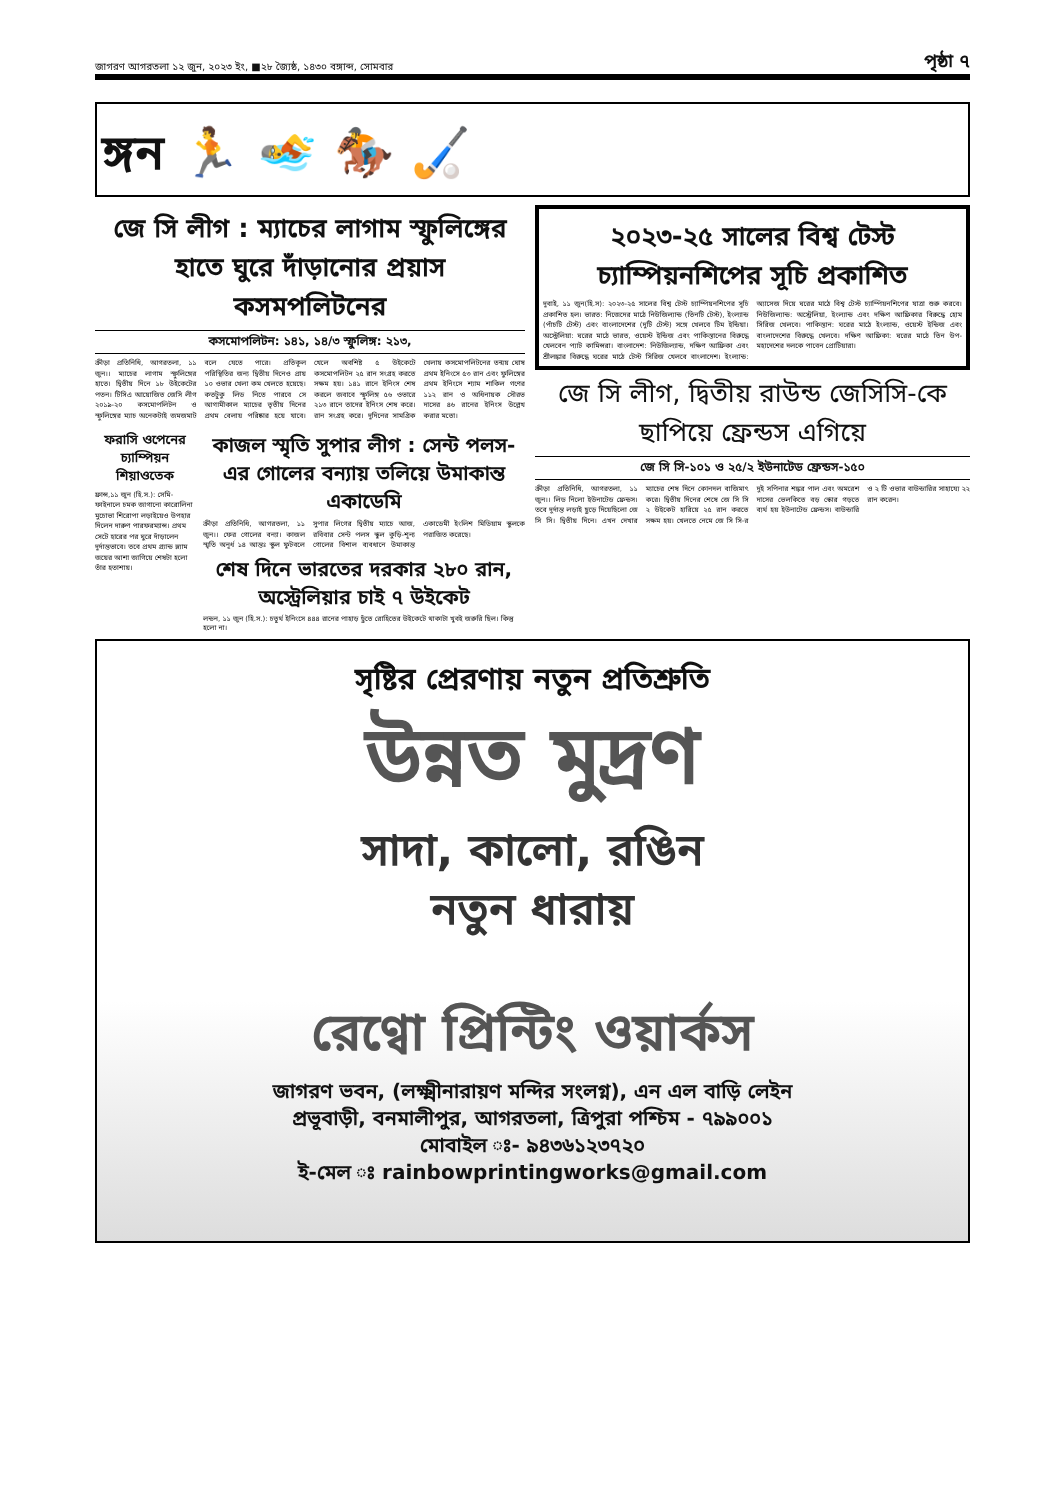জাগরণ আগরতলা ১২ জুন, ২০২৩ ইং, ■২৮ জ্যৈষ্ঠ, ১৪৩০ বঙ্গাব্দ, সোমবার পৃষ্ঠা ৭
ঙ্গন 🏃 🏊 🏇 🏑
জে সি লীগ : ম্যাচের লাগাম স্ফুলিঙ্গের হাতে ঘুরে দাঁড়ানোর প্রয়াস কসমপলিটনের
কসমোপলিটন: ১৪১, ১৪/৩ স্ফুলিঙ্গ: ২১৩,
ক্রীড়া প্রতিনিধি, আগরতলা, ১১ জুন।। ম্যাচের লাগাম স্ফুলিঙ্গের হাতে। দ্বিতীয় দিনে ১৮ উইকেটের পতন। টিসিএ আয়োজিত জেসি লীগ ২০১৯-২০ কসমোপলিটন ও স্ফুলিঙ্গের ম্যাচ অনেকটাই জমজমাট বলে যেতে পারে। প্রতিকূল পরিস্থিতির জন্য দ্বিতীয় দিনেও প্রায় ১০ ওভার খেলা কম খেলতে হয়েছে। কতটুকু লিড নিতে পারবে সে আগামীকাল ম্যাচের তৃতীয় দিনের প্রথম বেলায় পরিষ্কার হয়ে যাবে। খেলে অবশিষ্ট ৫ উইকেটে কসমোপলিটন ২৫ রান সংগ্রহ করতে সক্ষম হয়। ১৪১ রানে ইনিংস শেষ করলে জবাবে স্ফুলিঙ্গ ৫৬ ওভারে ২১৩ রানে তাদের ইনিংস শেষ করে। রান সংগ্রহ করে। দুদিনের সামগ্রিক খেলায় কসমোপলিটনের তন্ময় ঘোষ প্রথম ইনিংসে ৫৩ রান এবং ফুলিঙ্গের প্রথম ইনিংসে শ্যাম শাকিল গণের ১১২ রান ও অধিনায়ক সৌরভ দাসের ৪৬ রানের ইনিংস উল্লেখ করার মতো।
ফরাসি ওপেনের চ্যাম্পিয়ন শিয়াওতেক
ফ্রান্স,১১ জুন (হি.স.): সেমি-ফাইনালে চমক জাগানো কারোলিনা মুচোভা শিরোপা লড়াইয়েও উপহার দিলেন দারুণ পারফরম্যান্স। প্রথম সেটে হারের পর ঘুরে দাঁড়ালেন দুর্দান্তভাবে। তবে প্রথম গ্র্যান্ড স্ল্যাম জয়ের আশা জাগিয়ে শেষটা হলো তাঁর হতাশায়।
কাজল স্মৃতি সুপার লীগ : সেন্ট পলস-এর গোলের বন্যায় তলিয়ে উমাকান্ত একাডেমি
ক্রীড়া প্রতিনিধি, আগরতলা, ১১ জুন।। ফের গোলের বন্যা। কাজল স্মৃতি অনূর্ধ ১৪ আন্তঃ স্কুল ফুটবলে সুপার লিগের দ্বিতীয় ম্যাচে আজ, রবিবার সেন্ট পলস স্কুল কুড়ি-শূন্য গোলের বিশাল ব্যবধানে উমাকান্ত একাডেমী ইংলিশ মিডিয়াম স্কুলকে পরাজিত করেছে।
শেষ দিনে ভারতের দরকার ২৮০ রান, অস্ট্রেলিয়ার চাই ৭ উইকেট
লন্ডন, ১১ জুন (হি.স.): চতুর্থ ইনিংসে ৪৪৪ রানের পাহাড় ছুঁতে রোহিতের উইকেটে থাকাটা খুবই জরুরি ছিল। কিন্তু হলো না।
২০২৩-২৫ সালের বিশ্ব টেস্ট চ্যাম্পিয়নশিপের সূচি প্রকাশিত
দুবাই, ১১ জুন(হি.স): ২০২৩-২৫ সালের বিশ্ব টেস্ট চ্যাম্পিয়নশিপের সূচি প্রকাশিত হল। ভারত: নিজেদের মাঠে নিউজিল্যান্ড (তিনটি টেস্ট), ইংল্যান্ড (পাঁচটি টেস্ট) এবং বাংলাদেশের (দুটি টেস্ট) সঙ্গে খেলবে টিম ইন্ডিয়া। অস্ট্রেলিয়া: ঘরের মাঠে ভারত, ওয়েস্ট ইন্ডিজ এবং পাকিস্তানের বিরুদ্ধে খেলবেন প্যাট কামিন্সরা। বাংলাদেশ: নিউজিল্যান্ড, দক্ষিণ আফ্রিকা এবং শ্রীলঙ্কার বিরুদ্ধে ঘরের মাঠে টেস্ট সিরিজ খেলবে বাংলাদেশ। ইংল্যান্ড: অ্যাসেজ দিয়ে ঘরের মাঠে বিশ্ব টেস্ট চ্যাম্পিয়নশিপের যাত্রা শুরু করবে। নিউজিল্যান্ড: অস্ট্রেলিয়া, ইংল্যান্ড এবং দক্ষিণ আফ্রিকার বিরুদ্ধে হোম সিরিজ খেলবে। পাকিস্তান: ঘরের মাঠে ইংল্যান্ড, ওয়েস্ট ইন্ডিজ এবং বাংলাদেশের বিরুদ্ধে খেলবে। দক্ষিণ আফ্রিকা: ঘরের মাঠে তিন উপ-মহাদেশের দলকে পাবেন প্রোটিয়ারা।
জে সি লীগ, দ্বিতীয় রাউন্ড জেসিসি-কে ছাপিয়ে ফ্রেন্ডস এগিয়ে
জে সি সি-১০১ ও ২৫/২ ইউনাটেড ফ্রেন্ডস-১৫০
ক্রীড়া প্রতিনিধি, আগরতলা, ১১ জুন।। লিড নিলো ইউনাটেড ফ্রেন্ডস। তবে দুর্দান্ত লড়াই ছুড়ে দিয়েছিলো জে সি সি। দ্বিতীয় দিনে। এখন দেখার ম্যাচের শেষ দিনে কোনদল বাজিমাৎ করে। দ্বিতীয় দিনের শেষে জে সি সি ২ উইকেট হারিয়ে ২৫ রান করতে সক্ষম হয়। খেলতে নেমে জে সি সি-র দুই সপিনার শঙ্কর পাল এবং অমরেশ দাসের ভেলকিতে বড় স্কোর গড়তে ব্যর্থ হয় ইউনাটেড ফ্রেন্ডস। বাউন্ডারি ও ২ টি ওভার বাউন্ডারির সাহায্যে ২২ রান করেন।
সৃষ্টির প্রেরণায় নতুন প্রতিশ্রুতি
উন্নত মুদ্রণ
সাদা, কালো, রঙিন
নতুন ধারায়
রেণ্বো প্রিন্টিং ওয়ার্কস
জাগরণ ভবন, (লক্ষ্মীনারায়ণ মন্দির সংলগ্ন), এন এল বাড়ি লেইন
প্রভূবাড়ী, বনমালীপুর, আগরতলা, ত্রিপুরা পশ্চিম - ৭৯৯০০১
মোবাইল ঃ- ৯৪৩৬১২৩৭২০
ই-মেল ঃ rainbowprintingworks@gmail.com